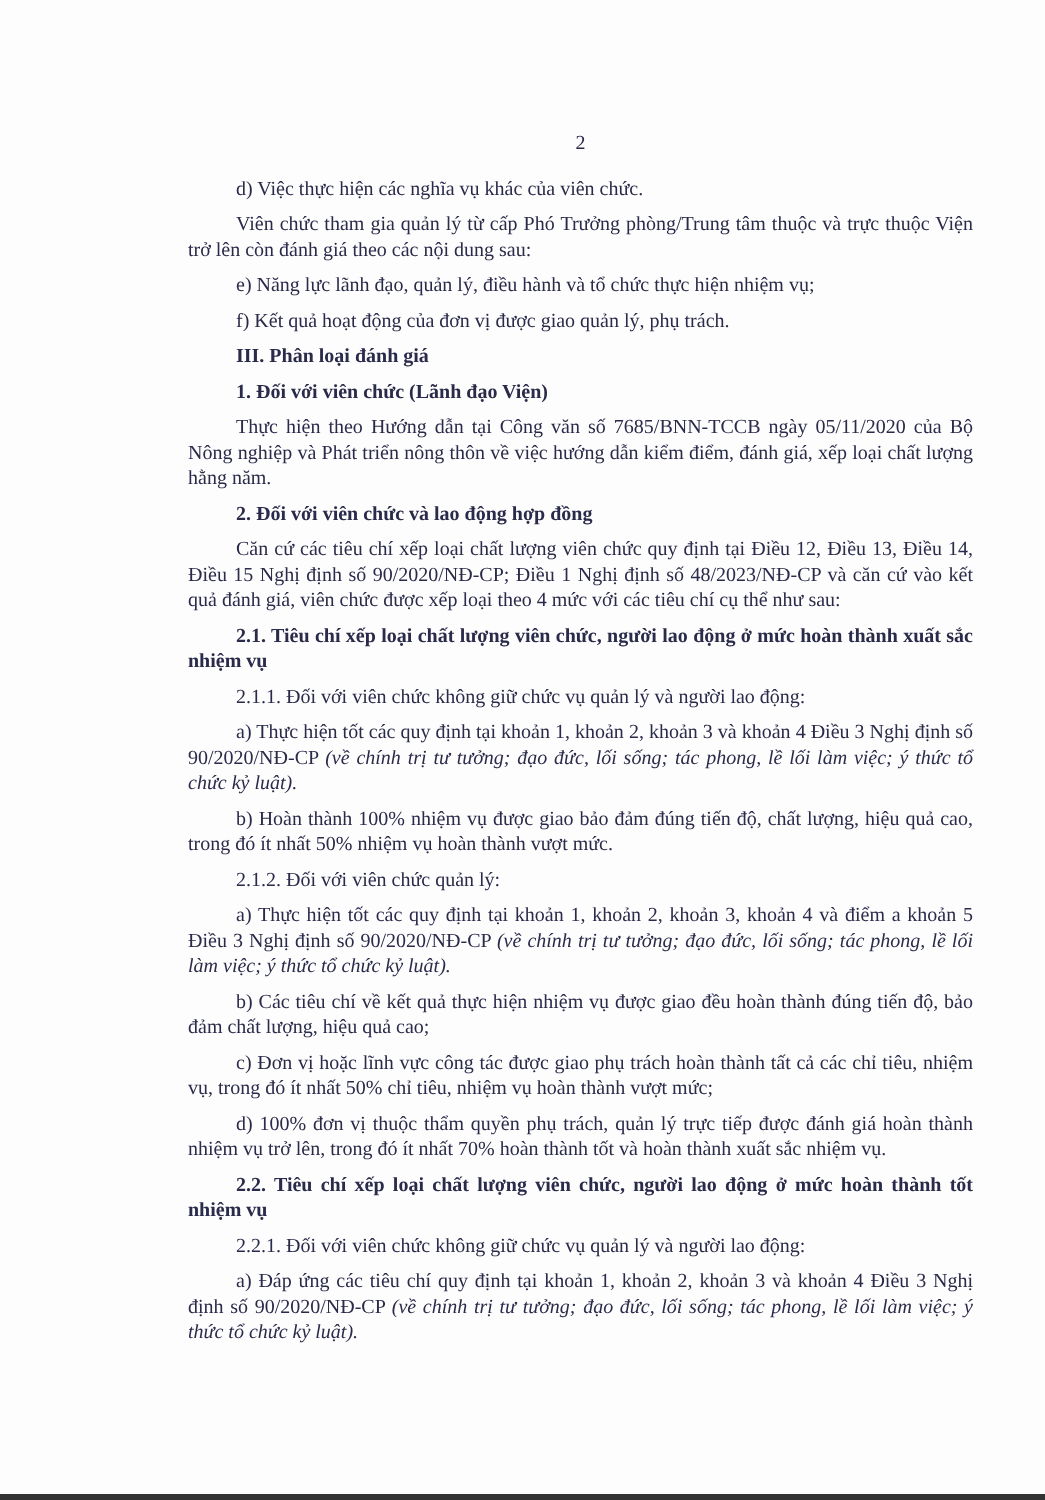2
d) Việc thực hiện các nghĩa vụ khác của viên chức.
Viên chức tham gia quản lý từ cấp Phó Trưởng phòng/Trung tâm thuộc và trực thuộc Viện trở lên còn đánh giá theo các nội dung sau:
e) Năng lực lãnh đạo, quản lý, điều hành và tổ chức thực hiện nhiệm vụ;
f) Kết quả hoạt động của đơn vị được giao quản lý, phụ trách.
III. Phân loại đánh giá
1. Đối với viên chức (Lãnh đạo Viện)
Thực hiện theo Hướng dẫn tại Công văn số 7685/BNN-TCCB ngày 05/11/2020 của Bộ Nông nghiệp và Phát triển nông thôn về việc hướng dẫn kiểm điểm, đánh giá, xếp loại chất lượng hằng năm.
2. Đối với viên chức và lao động hợp đồng
Căn cứ các tiêu chí xếp loại chất lượng viên chức quy định tại Điều 12, Điều 13, Điều 14, Điều 15 Nghị định số 90/2020/NĐ-CP; Điều 1 Nghị định số 48/2023/NĐ-CP và căn cứ vào kết quả đánh giá, viên chức được xếp loại theo 4 mức với các tiêu chí cụ thể như sau:
2.1. Tiêu chí xếp loại chất lượng viên chức, người lao động ở mức hoàn thành xuất sắc nhiệm vụ
2.1.1. Đối với viên chức không giữ chức vụ quản lý và người lao động:
a) Thực hiện tốt các quy định tại khoản 1, khoản 2, khoản 3 và khoản 4 Điều 3 Nghị định số 90/2020/NĐ-CP (về chính trị tư tưởng; đạo đức, lối sống; tác phong, lề lối làm việc; ý thức tổ chức kỷ luật).
b) Hoàn thành 100% nhiệm vụ được giao bảo đảm đúng tiến độ, chất lượng, hiệu quả cao, trong đó ít nhất 50% nhiệm vụ hoàn thành vượt mức.
2.1.2. Đối với viên chức quản lý:
a) Thực hiện tốt các quy định tại khoản 1, khoản 2, khoản 3, khoản 4 và điểm a khoản 5 Điều 3 Nghị định số 90/2020/NĐ-CP (về chính trị tư tưởng; đạo đức, lối sống; tác phong, lề lối làm việc; ý thức tổ chức kỷ luật).
b) Các tiêu chí về kết quả thực hiện nhiệm vụ được giao đều hoàn thành đúng tiến độ, bảo đảm chất lượng, hiệu quả cao;
c) Đơn vị hoặc lĩnh vực công tác được giao phụ trách hoàn thành tất cả các chỉ tiêu, nhiệm vụ, trong đó ít nhất 50% chỉ tiêu, nhiệm vụ hoàn thành vượt mức;
d) 100% đơn vị thuộc thẩm quyền phụ trách, quản lý trực tiếp được đánh giá hoàn thành nhiệm vụ trở lên, trong đó ít nhất 70% hoàn thành tốt và hoàn thành xuất sắc nhiệm vụ.
2.2. Tiêu chí xếp loại chất lượng viên chức, người lao động ở mức hoàn thành tốt nhiệm vụ
2.2.1. Đối với viên chức không giữ chức vụ quản lý và người lao động:
a) Đáp ứng các tiêu chí quy định tại khoản 1, khoản 2, khoản 3 và khoản 4 Điều 3 Nghị định số 90/2020/NĐ-CP (về chính trị tư tưởng; đạo đức, lối sống; tác phong, lề lối làm việc; ý thức tổ chức kỷ luật).